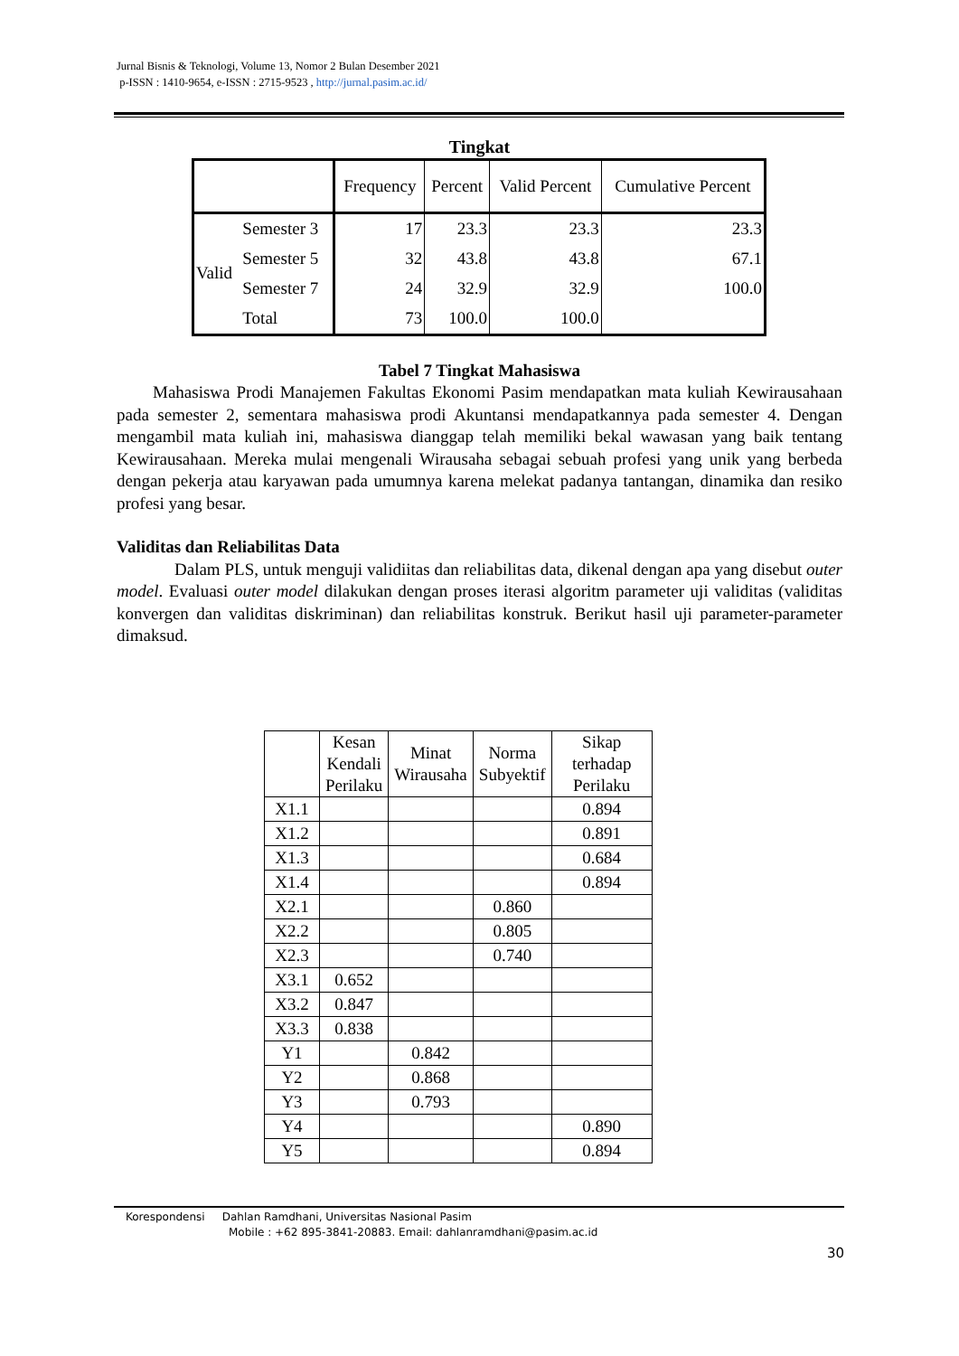Jurnal Bisnis & Teknologi, Volume 13, Nomor 2 Bulan Desember 2021
p-ISSN : 1410-9654, e-ISSN : 2715-9523 , http://jurnal.pasim.ac.id/
Tingkat
| | | Frequency | Percent | Valid Percent | Cumulative Percent |
| Valid | Semester 3 | 17 | 23.3 | 23.3 | 23.3 |
| | Semester 5 | 32 | 43.8 | 43.8 | 67.1 |
| | Semester 7 | 24 | 32.9 | 32.9 | 100.0 |
| | Total | 73 | 100.0 | 100.0 | |
Tabel 7 Tingkat Mahasiswa
Mahasiswa Prodi Manajemen Fakultas Ekonomi Pasim mendapatkan mata kuliah Kewirausahaan pada semester 2, sementara mahasiswa prodi Akuntansi mendapatkannya pada semester 4. Dengan mengambil mata kuliah ini, mahasiswa dianggap telah memiliki bekal wawasan yang baik tentang Kewirausahaan. Mereka mulai mengenali Wirausaha sebagai sebuah profesi yang unik yang berbeda dengan pekerja atau karyawan pada umumnya karena melekat padanya tantangan, dinamika dan resiko profesi yang besar.
Validitas dan Reliabilitas Data
Dalam PLS, untuk menguji validiitas dan reliabilitas data, dikenal dengan apa yang disebut outer model. Evaluasi outer model dilakukan dengan proses iterasi algoritm parameter uji validitas (validitas konvergen dan validitas diskriminan) dan reliabilitas konstruk. Berikut hasil uji parameter-parameter dimaksud.
| | Kesan Kendali Perilaku | Minat Wirausaha | Norma Subyektif | Sikap terhadap Perilaku |
| X1.1 | | | | 0.894 |
| X1.2 | | | | 0.891 |
| X1.3 | | | | 0.684 |
| X1.4 | | | | 0.894 |
| X2.1 | | | 0.860 | |
| X2.2 | | | 0.805 | |
| X2.3 | | | 0.740 | |
| X3.1 | 0.652 | | | |
| X3.2 | 0.847 | | | |
| X3.3 | 0.838 | | | |
| Y1 | | 0.842 | | |
| Y2 | | 0.868 | | |
| Y3 | | 0.793 | | |
| Y4 | | | | 0.890 |
| Y5 | | | | 0.894 |
Korespondensi Dahlan Ramdhani, Universitas Nasional Pasim
Mobile : +62 895-3841-20883. Email: dahlanramdhani@pasim.ac.id
30